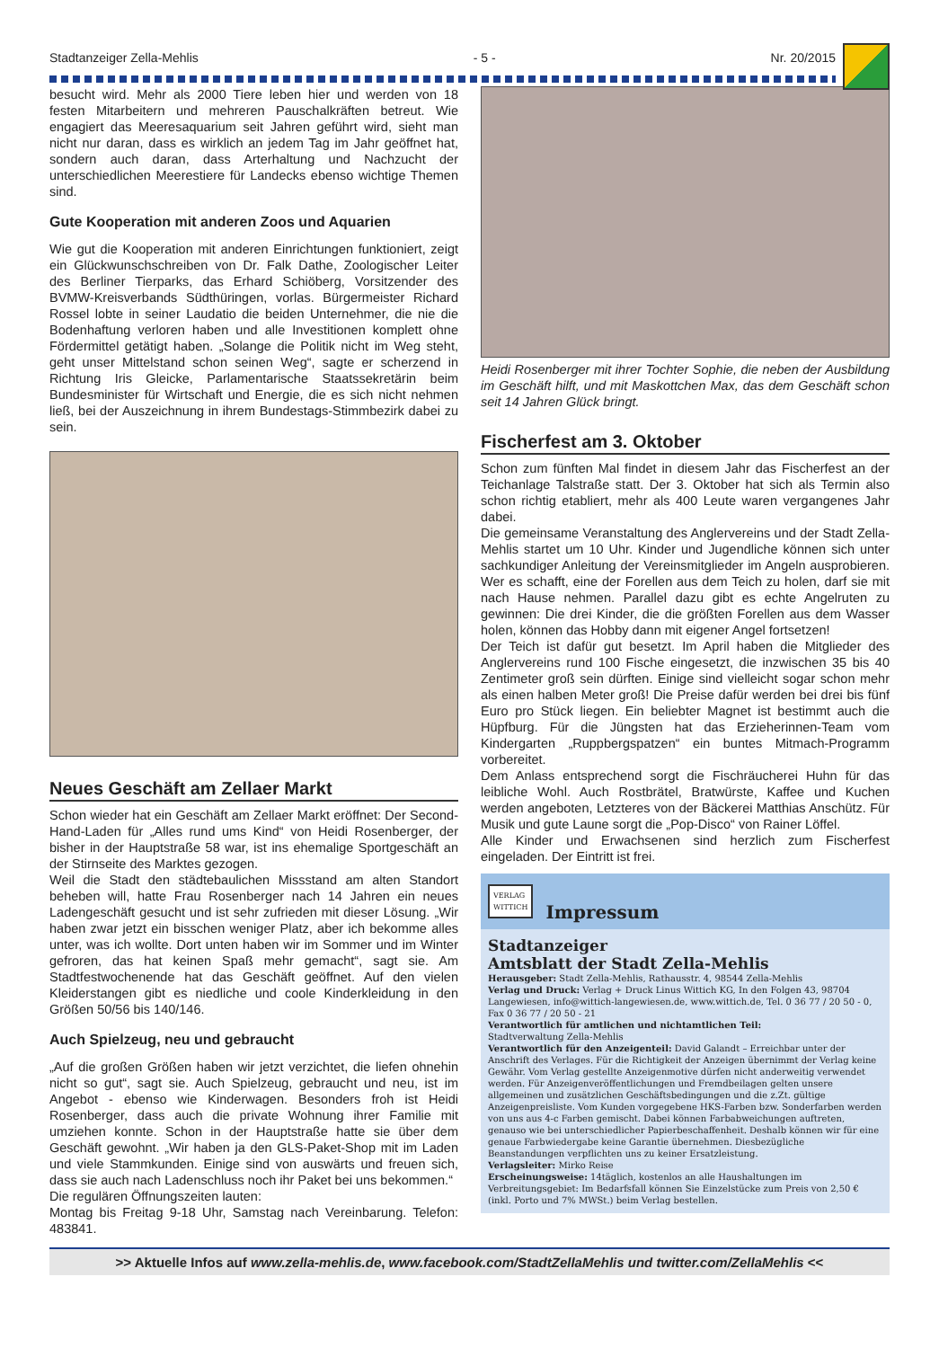Stadtanzeiger Zella-Mehlis - 5 - Nr. 20/2015
besucht wird. Mehr als 2000 Tiere leben hier und werden von 18 festen Mitarbeitern und mehreren Pauschalkräften betreut. Wie engagiert das Meeresaquarium seit Jahren geführt wird, sieht man nicht nur daran, dass es wirklich an jedem Tag im Jahr geöffnet hat, sondern auch daran, dass Arterhaltung und Nachzucht der unterschiedlichen Meerestiere für Landecks ebenso wichtige Themen sind.
Gute Kooperation mit anderen Zoos und Aquarien
Wie gut die Kooperation mit anderen Einrichtungen funktioniert, zeigt ein Glückwunschschreiben von Dr. Falk Dathe, Zoologischer Leiter des Berliner Tierparks, das Erhard Schiöberg, Vorsitzender des BVMW-Kreisverbands Südthüringen, vorlas. Bürgermeister Richard Rossel lobte in seiner Laudatio die beiden Unternehmer, die nie die Bodenhaftung verloren haben und alle Investitionen komplett ohne Fördermittel getätigt haben. „Solange die Politik nicht im Weg steht, geht unser Mittelstand schon seinen Weg“, sagte er scherzend in Richtung Iris Gleicke, Parlamentarische Staatssekretärin beim Bundesminister für Wirtschaft und Energie, die es sich nicht nehmen ließ, bei der Auszeichnung in ihrem Bundestags-Stimmbezirk dabei zu sein.
Neues Geschäft am Zellaer Markt
Schon wieder hat ein Geschäft am Zellaer Markt eröffnet: Der Second-Hand-Laden für „Alles rund ums Kind“ von Heidi Rosenberger, der bisher in der Hauptstraße 58 war, ist ins ehemalige Sportgeschäft an der Stirnseite des Marktes gezogen.
Weil die Stadt den städtebaulichen Missstand am alten Standort beheben will, hatte Frau Rosenberger nach 14 Jahren ein neues Ladengeschäft gesucht und ist sehr zufrieden mit dieser Lösung. „Wir haben zwar jetzt ein bisschen weniger Platz, aber ich bekomme alles unter, was ich wollte. Dort unten haben wir im Sommer und im Winter gefroren, das hat keinen Spaß mehr gemacht“, sagt sie. Am Stadtfestwochenende hat das Geschäft geöffnet. Auf den vielen Kleiderstangen gibt es niedliche und coole Kinderkleidung in den Größen 50/56 bis 140/146.
Auch Spielzeug, neu und gebraucht
„Auf die großen Größen haben wir jetzt verzichtet, die liefen ohnehin nicht so gut“, sagt sie. Auch Spielzeug, gebraucht und neu, ist im Angebot - ebenso wie Kinderwagen. Besonders froh ist Heidi Rosenberger, dass auch die private Wohnung ihrer Familie mit umziehen konnte. Schon in der Hauptstraße hatte sie über dem Geschäft gewohnt. „Wir haben ja den GLS-Paket-Shop mit im Laden und viele Stammkunden. Einige sind von auswärts und freuen sich, dass sie auch nach Ladenschluss noch ihr Paket bei uns bekommen.“
Die regulären Öffnungszeiten lauten:
Montag bis Freitag 9-18 Uhr, Samstag nach Vereinbarung. Telefon: 483841.
Heidi Rosenberger mit ihrer Tochter Sophie, die neben der Ausbildung im Geschäft hilft, und mit Maskottchen Max, das dem Geschäft schon seit 14 Jahren Glück bringt.
Fischerfest am 3. Oktober
Schon zum fünften Mal findet in diesem Jahr das Fischerfest an der Teichanlage Talstraße statt. Der 3. Oktober hat sich als Termin also schon richtig etabliert, mehr als 400 Leute waren vergangenes Jahr dabei.
Die gemeinsame Veranstaltung des Anglervereins und der Stadt Zella-Mehlis startet um 10 Uhr. Kinder und Jugendliche können sich unter sachkundiger Anleitung der Vereinsmitglieder im Angeln ausprobieren. Wer es schafft, eine der Forellen aus dem Teich zu holen, darf sie mit nach Hause nehmen. Parallel dazu gibt es echte Angelruten zu gewinnen: Die drei Kinder, die die größten Forellen aus dem Wasser holen, können das Hobby dann mit eigener Angel fortsetzen!
Der Teich ist dafür gut besetzt. Im April haben die Mitglieder des Anglervereins rund 100 Fische eingesetzt, die inzwischen 35 bis 40 Zentimeter groß sein dürften. Einige sind vielleicht sogar schon mehr als einen halben Meter groß! Die Preise dafür werden bei drei bis fünf Euro pro Stück liegen. Ein beliebter Magnet ist bestimmt auch die Hüpfburg. Für die Jüngsten hat das Erzieherinnen-Team vom Kindergarten „Ruppbergspatzen“ ein buntes Mitmach-Programm vorbereitet.
Dem Anlass entsprechend sorgt die Fischräucherei Huhn für das leibliche Wohl. Auch Rostbrätel, Bratwürste, Kaffee und Kuchen werden angeboten, Letzteres von der Bäckerei Matthias Anschütz. Für Musik und gute Laune sorgt die „Pop-Disco“ von Rainer Löffel.
Alle Kinder und Erwachsenen sind herzlich zum Fischerfest eingeladen. Der Eintritt ist frei.
VERLAG
WITTICH Impressum
Stadtanzeiger
Amtsblatt der Stadt Zella-Mehlis
Herausgeber: Stadt Zella-Mehlis, Rathausstr. 4, 98544 Zella-Mehlis
Verlag und Druck: Verlag + Druck Linus Wittich KG, In den Folgen 43, 98704 Langewiesen, info@wittich-langewiesen.de, www.wittich.de, Tel. 0 36 77 / 20 50 - 0, Fax 0 36 77 / 20 50 - 21
Verantwortlich für amtlichen und nichtamtlichen Teil:
Stadtverwaltung Zella-Mehlis
Verantwortlich für den Anzeigenteil: David Galandt – Erreichbar unter der Anschrift des Verlages. Für die Richtigkeit der Anzeigen übernimmt der Verlag keine Gewähr. Vom Verlag gestellte Anzeigenmotive dürfen nicht anderweitig verwendet werden. Für Anzeigenveröffentlichungen und Fremdbeilagen gelten unsere allgemeinen und zusätzlichen Geschäftsbedingungen und die z.Zt. gültige Anzeigenpreisliste. Vom Kunden vorgegebene HKS-Farben bzw. Sonderfarben werden von uns aus 4-c Farben gemischt. Dabei können Farbabweichungen auftreten, genauso wie bei unterschiedlicher Papierbeschaffenheit. Deshalb können wir für eine genaue Farbwiedergabe keine Garantie übernehmen. Diesbezügliche Beanstandungen verpflichten uns zu keiner Ersatzleistung.
Verlagsleiter: Mirko Reise
Erscheinungsweise: 14täglich, kostenlos an alle Haushaltungen im Verbreitungsgebiet: Im Bedarfsfall können Sie Einzelstücke zum Preis von 2,50 € (inkl. Porto und 7% MWSt.) beim Verlag bestellen.
>> Aktuelle Infos auf www.zella-mehlis.de, www.facebook.com/StadtZellaMehlis und twitter.com/ZellaMehlis <<